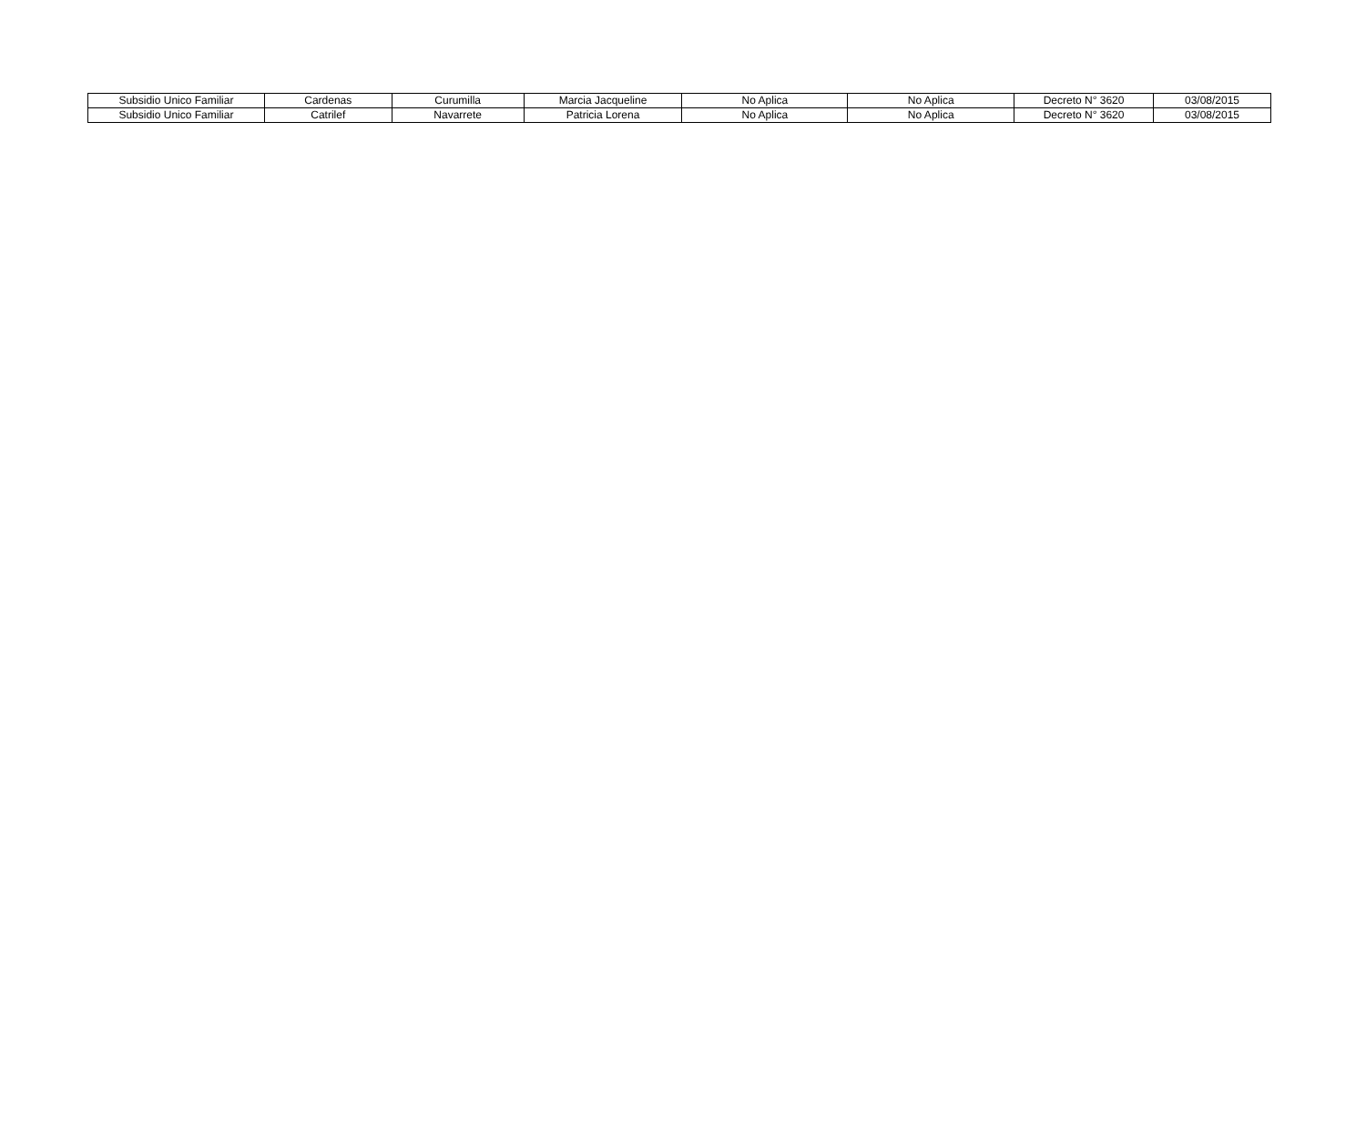| Subsidio Unico Familiar | Cardenas | Curumilla | Marcia Jacqueline | No Aplica | No Aplica | Decreto N° 3620 | 03/08/2015 |
| Subsidio Unico Familiar | Catrilef | Navarrete | Patricia Lorena | No Aplica | No Aplica | Decreto N° 3620 | 03/08/2015 |